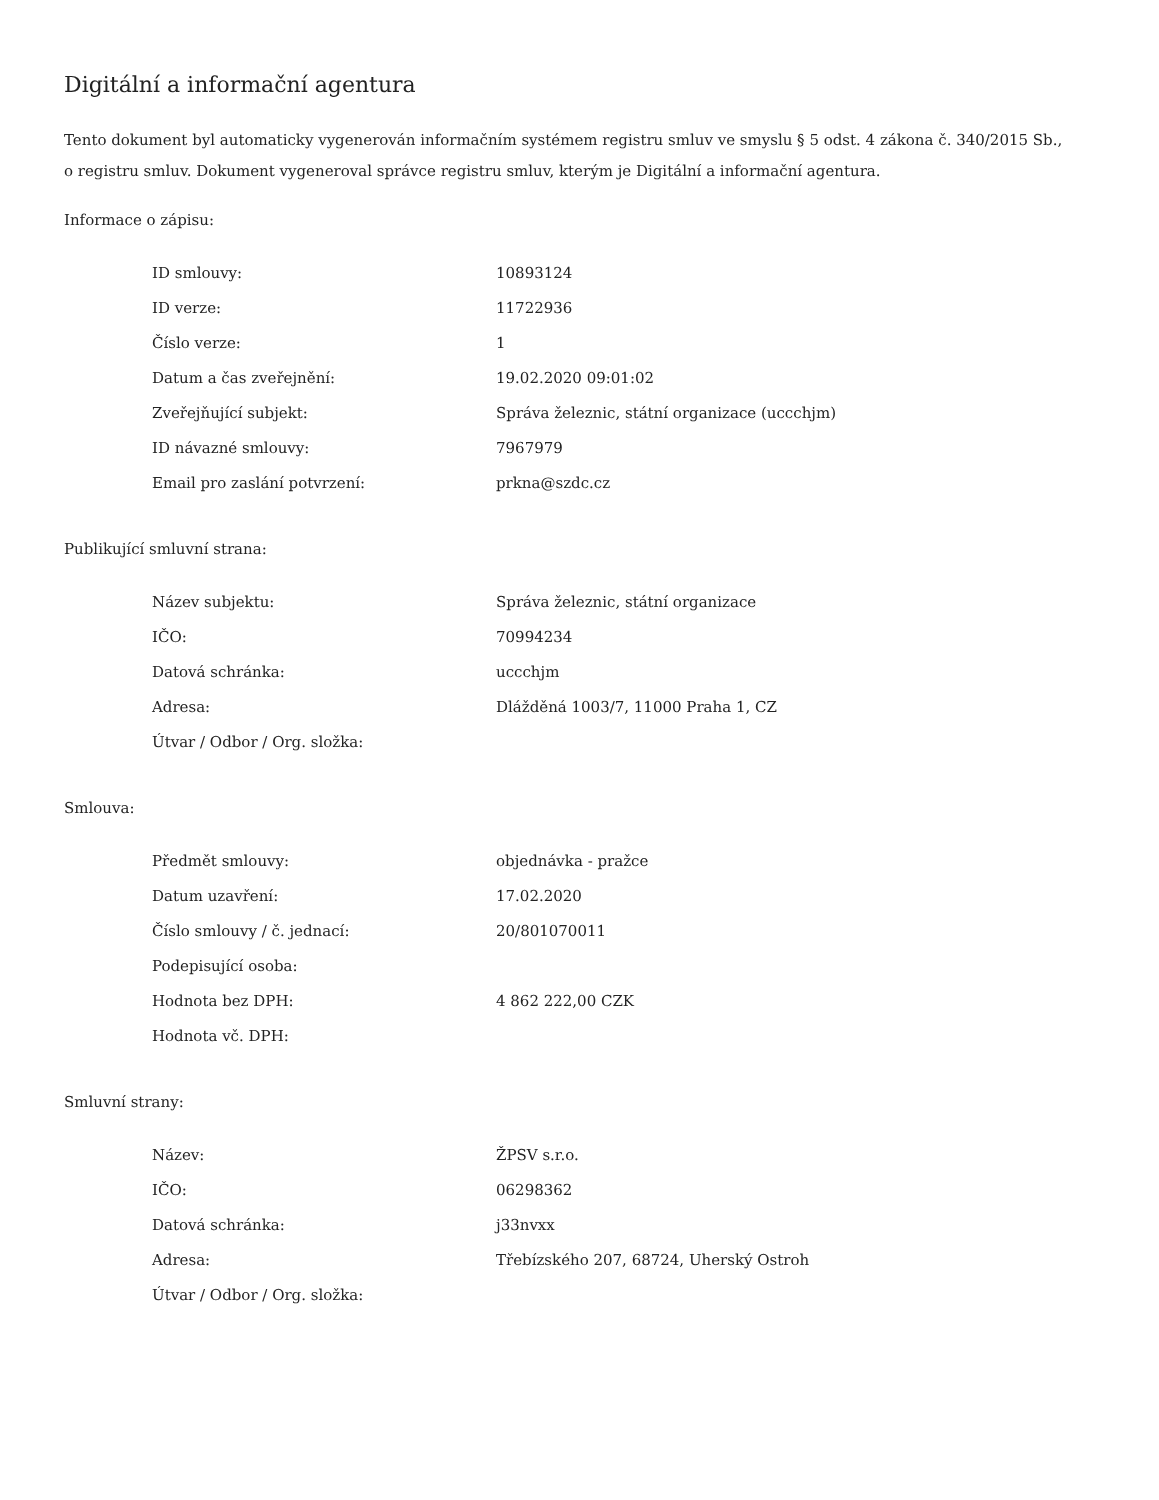Digitální a informační agentura
Tento dokument byl automaticky vygenerován informačním systémem registru smluv ve smyslu § 5 odst. 4 zákona č. 340/2015 Sb., o registru smluv. Dokument vygeneroval správce registru smluv, kterým je Digitální a informační agentura.
Informace o zápisu:
| ID smlouvy: | 10893124 |
| ID verze: | 11722936 |
| Číslo verze: | 1 |
| Datum a čas zveřejnění: | 19.02.2020 09:01:02 |
| Zveřejňující subjekt: | Správa železnic, státní organizace (uccchjm) |
| ID návazné smlouvy: | 7967979 |
| Email pro zaslání potvrzení: | prkna@szdc.cz |
Publikující smluvní strana:
| Název subjektu: | Správa železnic, státní organizace |
| IČO: | 70994234 |
| Datová schránka: | uccchjm |
| Adresa: | Dlážděná 1003/7, 11000 Praha 1, CZ |
| Útvar / Odbor / Org. složka: | |
Smlouva:
| Předmět smlouvy: | objednávka - pražce |
| Datum uzavření: | 17.02.2020 |
| Číslo smlouvy / č. jednací: | 20/801070011 |
| Podepisující osoba: | |
| Hodnota bez DPH: | 4 862 222,00 CZK |
| Hodnota vč. DPH: | |
Smluvní strany:
| Název: | ŽPSV s.r.o. |
| IČO: | 06298362 |
| Datová schránka: | j33nvxx |
| Adresa: | Třebízského 207, 68724, Uherský Ostroh |
| Útvar / Odbor / Org. složka: | |